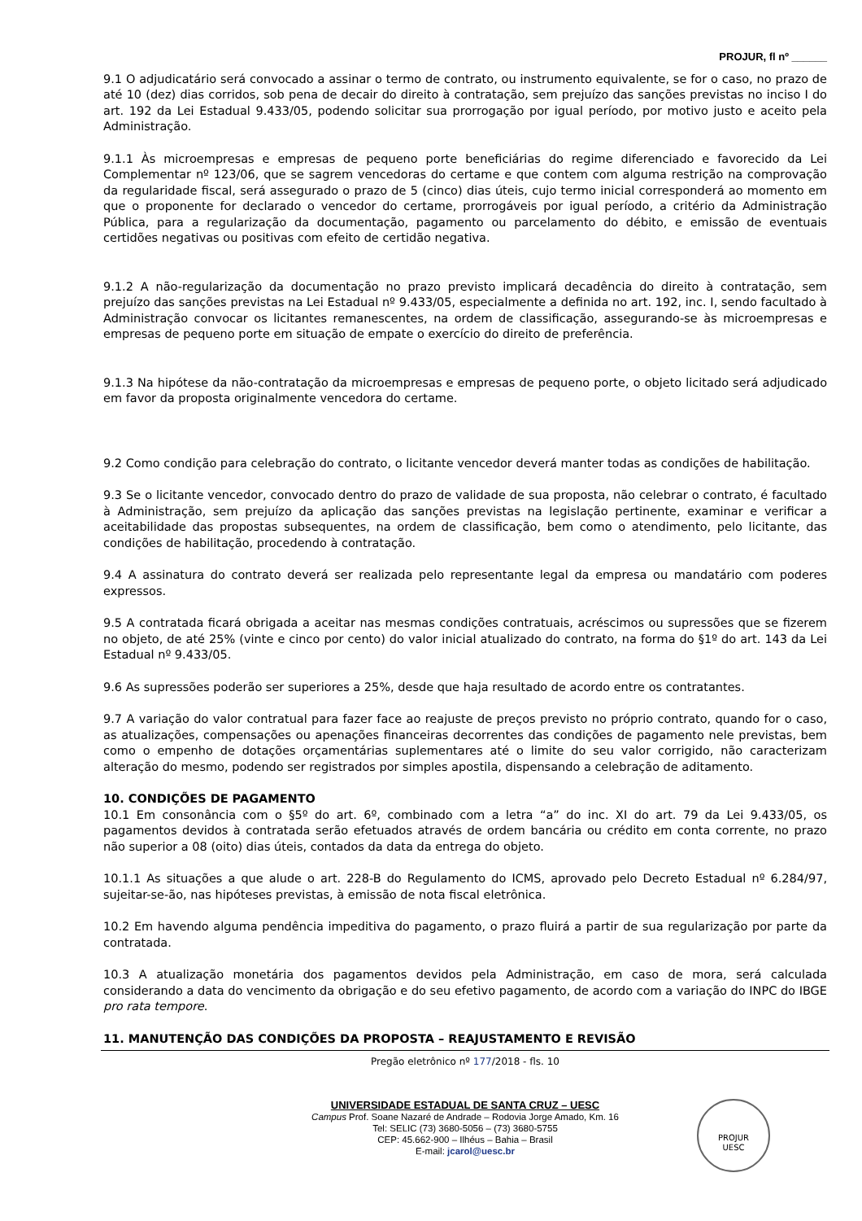PROJUR, fl nº ______
9.1 O adjudicatário será convocado a assinar o termo de contrato, ou instrumento equivalente, se for o caso, no prazo de até 10 (dez) dias corridos, sob pena de decair do direito à contratação, sem prejuízo das sanções previstas no inciso I do art. 192 da Lei Estadual 9.433/05, podendo solicitar sua prorrogação por igual período, por motivo justo e aceito pela Administração.
9.1.1 Às microempresas e empresas de pequeno porte beneficiárias do regime diferenciado e favorecido da Lei Complementar nº 123/06, que se sagrem vencedoras do certame e que contem com alguma restrição na comprovação da regularidade fiscal, será assegurado o prazo de 5 (cinco) dias úteis, cujo termo inicial corresponderá ao momento em que o proponente for declarado o vencedor do certame, prorrogáveis por igual período, a critério da Administração Pública, para a regularização da documentação, pagamento ou parcelamento do débito, e emissão de eventuais certidões negativas ou positivas com efeito de certidão negativa.
9.1.2 A não-regularização da documentação no prazo previsto implicará decadência do direito à contratação, sem prejuízo das sanções previstas na Lei Estadual nº 9.433/05, especialmente a definida no art. 192, inc. I, sendo facultado à Administração convocar os licitantes remanescentes, na ordem de classificação, assegurando-se às microempresas e empresas de pequeno porte em situação de empate o exercício do direito de preferência.
9.1.3 Na hipótese da não-contratação da microempresas e empresas de pequeno porte, o objeto licitado será adjudicado em favor da proposta originalmente vencedora do certame.
9.2 Como condição para celebração do contrato, o licitante vencedor deverá manter todas as condições de habilitação.
9.3 Se o licitante vencedor, convocado dentro do prazo de validade de sua proposta, não celebrar o contrato, é facultado à Administração, sem prejuízo da aplicação das sanções previstas na legislação pertinente, examinar e verificar a aceitabilidade das propostas subsequentes, na ordem de classificação, bem como o atendimento, pelo licitante, das condições de habilitação, procedendo à contratação.
9.4 A assinatura do contrato deverá ser realizada pelo representante legal da empresa ou mandatário com poderes expressos.
9.5 A contratada ficará obrigada a aceitar nas mesmas condições contratuais, acréscimos ou supressões que se fizerem no objeto, de até 25% (vinte e cinco por cento) do valor inicial atualizado do contrato, na forma do §1º do art. 143 da Lei Estadual nº 9.433/05.
9.6 As supressões poderão ser superiores a 25%, desde que haja resultado de acordo entre os contratantes.
9.7 A variação do valor contratual para fazer face ao reajuste de preços previsto no próprio contrato, quando for o caso, as atualizações, compensações ou apenações financeiras decorrentes das condições de pagamento nele previstas, bem como o empenho de dotações orçamentárias suplementares até o limite do seu valor corrigido, não caracterizam alteração do mesmo, podendo ser registrados por simples apostila, dispensando a celebração de aditamento.
10. CONDIÇÕES DE PAGAMENTO
10.1 Em consonância com o §5º do art. 6º, combinado com a letra “a” do inc. XI do art. 79 da Lei 9.433/05, os pagamentos devidos à contratada serão efetuados através de ordem bancária ou crédito em conta corrente, no prazo não superior a 08 (oito) dias úteis, contados da data da entrega do objeto.
10.1.1 As situações a que alude o art. 228-B do Regulamento do ICMS, aprovado pelo Decreto Estadual nº 6.284/97, sujeitar-se-ão, nas hipóteses previstas, à emissão de nota fiscal eletrônica.
10.2 Em havendo alguma pendência impeditiva do pagamento, o prazo fluirá a partir de sua regularização por parte da contratada.
10.3 A atualização monetária dos pagamentos devidos pela Administração, em caso de mora, será calculada considerando a data do vencimento da obrigação e do seu efetivo pagamento, de acordo com a variação do INPC do IBGE pro rata tempore.
11. MANUTENÇÃO DAS CONDIÇÕES DA PROPOSTA – REAJUSTAMENTO E REVISÃO
Pregão eletrônico nº 177/2018 - fls. 10
UNIVERSIDADE ESTADUAL DE SANTA CRUZ – UESC
Campus Prof. Soane Nazaré de Andrade – Rodovia Jorge Amado, Km. 16
Tel: SELIC (73) 3680-5056 – (73) 3680-5755
CEP: 45.662-900 – Ilhéus – Bahia – Brasil
E-mail: jcarol@uesc.br
PROJUR
UESC